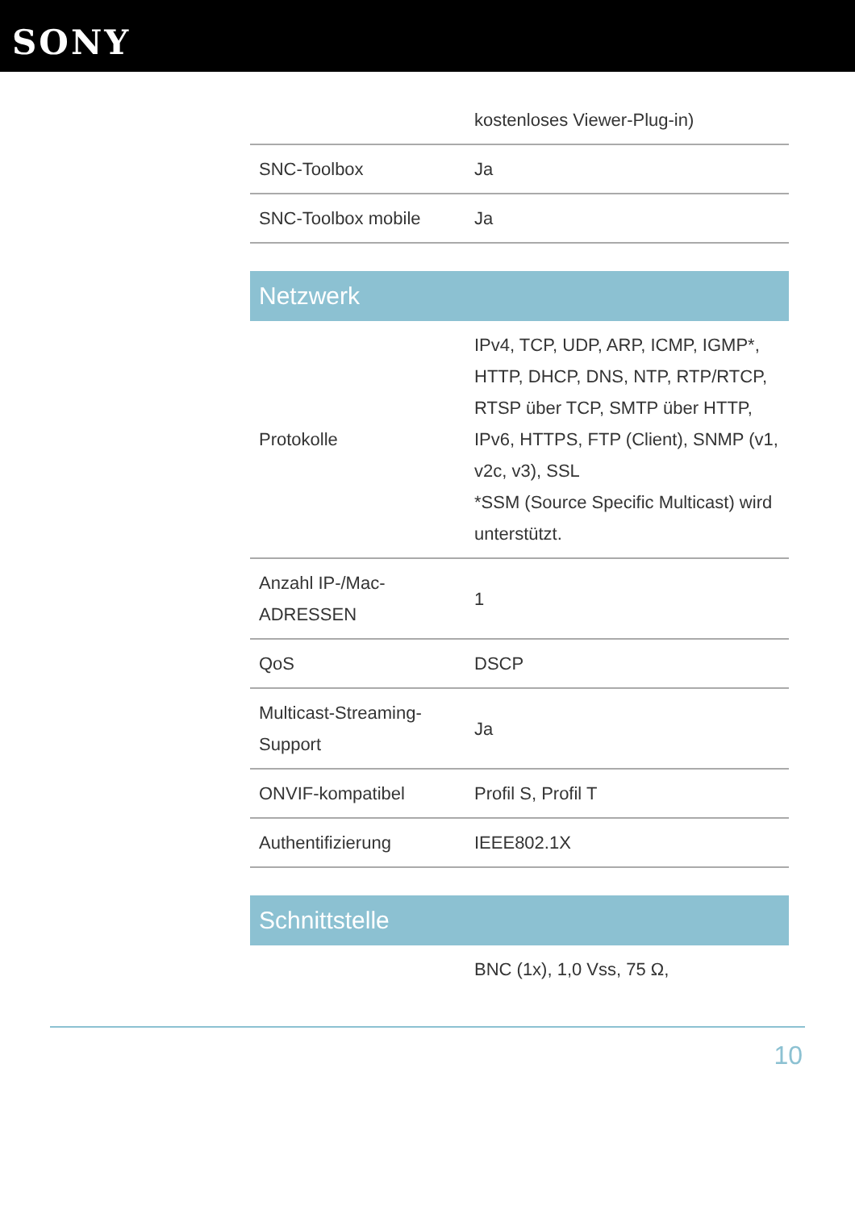SONY
| | kostenloses Viewer-Plug-in) |
| SNC-Toolbox | Ja |
| SNC-Toolbox mobile | Ja |
Netzwerk
| Protokolle | IPv4, TCP, UDP, ARP, ICMP, IGMP*, HTTP, DHCP, DNS, NTP, RTP/RTCP, RTSP über TCP, SMTP über HTTP, IPv6, HTTPS, FTP (Client), SNMP (v1, v2c, v3), SSL *SSM (Source Specific Multicast) wird unterstützt. |
| Anzahl IP-/Mac-ADRESSEN | 1 |
| QoS | DSCP |
| Multicast-Streaming-Support | Ja |
| ONVIF-kompatibel | Profil S, Profil T |
| Authentifizierung | IEEE802.1X |
Schnittstelle
| | BNC (1x), 1,0 Vss, 75 Ω, |
10